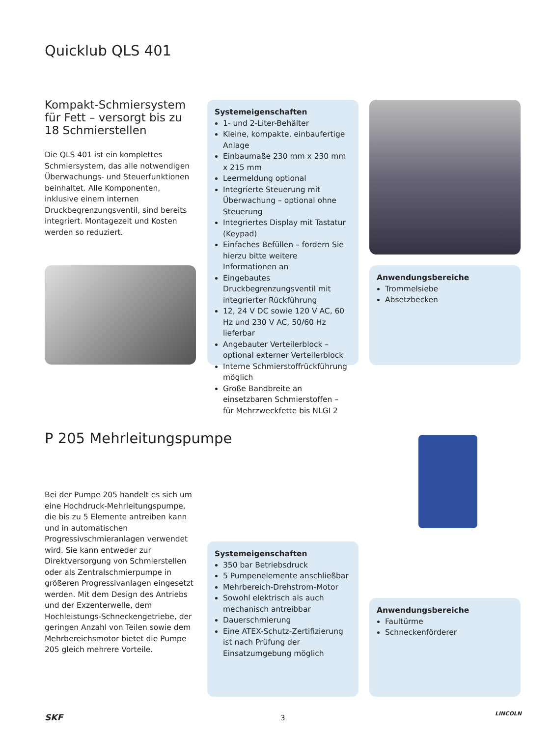Quicklub QLS 401
Kompakt-Schmiersystem für Fett – versorgt bis zu 18 Schmierstellen
Die QLS 401 ist ein komplettes Schmiersystem, das alle notwendigen Überwachungs- und Steuerfunktionen beinhaltet. Alle Komponenten, inklusive einem internen Druckbegrenzungsventil, sind bereits integriert. Montagezeit und Kosten werden so reduziert.
Systemeigenschaften
1- und 2-Liter-Behälter
Kleine, kompakte, einbaufertige Anlage
Einbaumaße 230 mm x 230 mm x 215 mm
Leermeldung optional
Integrierte Steuerung mit Überwachung – optional ohne Steuerung
Integriertes Display mit Tastatur (Keypad)
Einfaches Befüllen – fordern Sie hierzu bitte weitere Informationen an
Eingebautes Druckbegrenzungsventil mit integrierter Rückführung
12, 24 V DC sowie 120 V AC, 60 Hz und 230 V AC, 50/60 Hz lieferbar
Angebauter Verteilerblock – optional externer Verteilerblock
Interne Schmierstoffrückführung möglich
Große Bandbreite an einsetzbaren Schmierstoffen – für Mehrzweckfette bis NLGI 2
Anwendungsbereiche
Trommelsiebe
Absetzbecken
P 205 Mehrleitungspumpe
Bei der Pumpe 205 handelt es sich um eine Hochdruck-Mehrleitungspumpe, die bis zu 5 Elemente antreiben kann und in automatischen Progressivschmieranlagen verwendet wird. Sie kann entweder zur Direktversorgung von Schmierstellen oder als Zentralschmierpumpe in größeren Progressivanlagen eingesetzt werden. Mit dem Design des Antriebs und der Exzenterwelle, dem Hochleistungs-Schneckengetriebe, der geringen Anzahl von Teilen sowie dem Mehrbereichsmotor bietet die Pumpe 205 gleich mehrere Vorteile.
Systemeigenschaften
350 bar Betriebsdruck
5 Pumpenelemente anschließbar
Mehrbereich-Drehstrom-Motor
Sowohl elektrisch als auch mechanisch antreibbar
Dauerschmierung
Eine ATEX-Schutz-Zertifizierung ist nach Prüfung der Einsatzumgebung möglich
Anwendungsbereiche
Faultürme
Schneckenförderer
SKF 3 LINCOLN